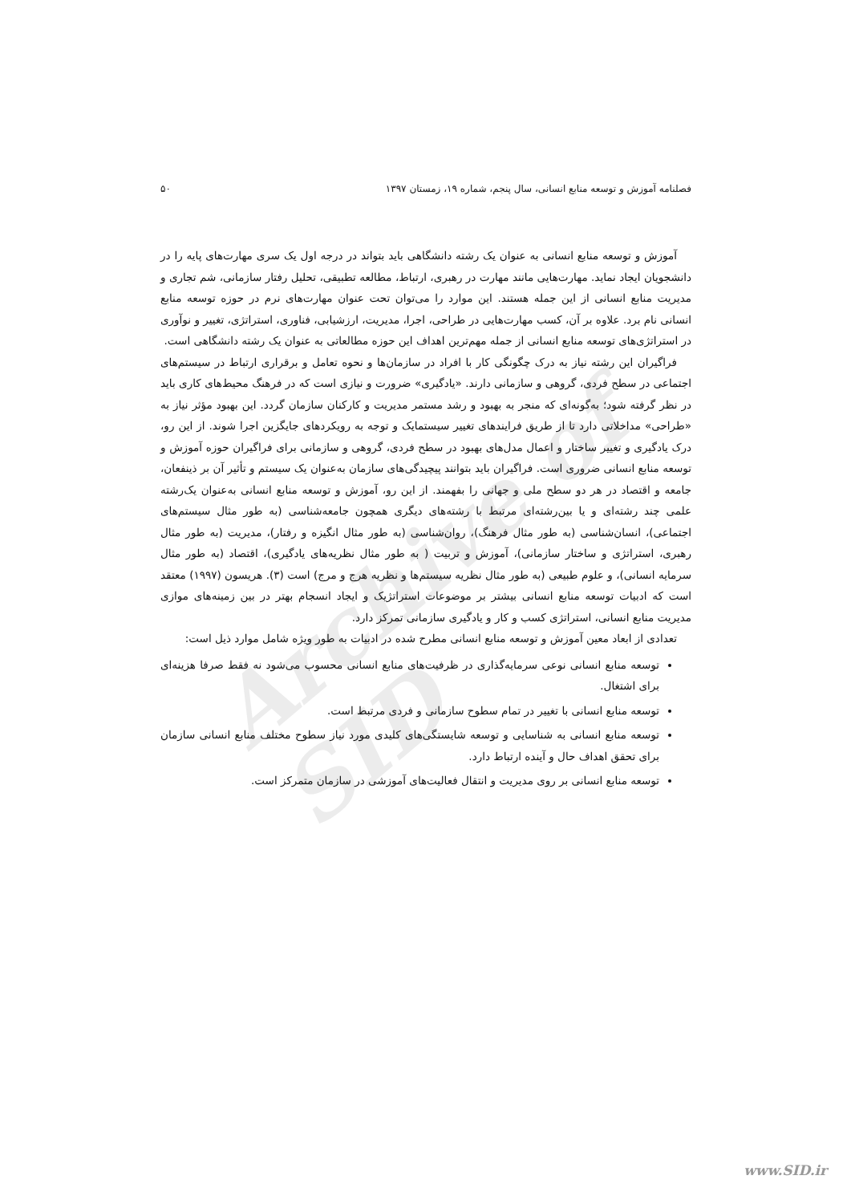Archive of SID
فصلنامه آموزش و توسعه منابع انسانی، سال پنجم، شماره ۱۹، زمستان ۱۳۹۷ ۵۰
آموزش و توسعه منابع انسانی به عنوان یک رشته دانشگاهی باید بتواند در درجه اول یک سری مهارت‌های پایه را در دانشجویان ایجاد نماید. مهارت‌هایی مانند مهارت در رهبری، ارتباط، مطالعه تطبیقی، تحلیل رفتار سازمانی، شم تجاری و مدیریت منابع انسانی از این جمله هستند. این موارد را می‌توان تحت عنوان مهارت‌های نرم در حوزه توسعه منابع انسانی نام برد. علاوه بر آن، کسب مهارت‌هایی در طراحی، اجرا، مدیریت، ارزشیابی، فناوری، استراتژی، تغییر و نوآوری در استراتژی‌های توسعه منابع انسانی از جمله مهم‌ترین اهداف این حوزه مطالعاتی به عنوان یک رشته دانشگاهی است.
فراگیران این رشته نیاز به درک چگونگی کار با افراد در سازمان‌ها و نحوه تعامل و برقراری ارتباط در سیستم‌های اجتماعی در سطح فردی، گروهی و سازمانی دارند. «یادگیری» ضرورت و نیازی است که در فرهنگ محیط‌های کاری باید در نظر گرفته شود؛ به‌گونه‌ای که منجر به بهبود و رشد مستمر مدیریت و کارکنان سازمان گردد. این بهبود مؤثر نیاز به «طراحی» مداخلاتی دارد تا از طریق فرایندهای تغییر سیستمایک و توجه به رویکردهای جایگزین اجرا شوند. از این رو، درک یادگیری و تغییر ساختار و اعمال مدل‌های بهبود در سطح فردی، گروهی و سازمانی برای فراگیران حوزه آموزش و توسعه منابع انسانی ضروری است. فراگیران باید بتوانند پیچیدگی‌های سازمان به‌عنوان یک سیستم و تأثیر آن بر ذینفعان، جامعه و اقتصاد در هر دو سطح ملی و جهانی را بفهمند. از این رو، آموزش و توسعه منابع انسانی به‌عنوان یک‌رشته علمی چند رشته‌ای و یا بین‌رشته‌ای مرتبط با رشته‌های دیگری همچون جامعه‌شناسی (به طور مثال سیستم‌های اجتماعی)، انسان‌شناسی (به طور مثال فرهنگ)، روان‌شناسی (به طور مثال انگیزه و رفتار)، مدیریت (به طور مثال رهبری، استراتژی و ساختار سازمانی)، آموزش و تربیت ( به طور مثال نظریه‌های یادگیری)، اقتصاد (به طور مثال سرمایه انسانی)، و علوم طبیعی (به طور مثال نظریه سیستم‌ها و نظریه هرج و مرج) است (۳). هریسون (۱۹۹۷) معتقد است که ادبیات توسعه منابع انسانی بیشتر بر موضوعات استراتژیک و ایجاد انسجام بهتر در بین زمینه‌های موازی مدیریت منابع انسانی، استراتژی کسب و کار و یادگیری سازمانی تمرکز دارد.
تعدادی از ابعاد معین آموزش و توسعه منابع انسانی مطرح شده در ادبیات به طور ویژه شامل موارد ذیل است:
توسعه منابع انسانی نوعی سرمایه‌گذاری در ظرفیت‌های منابع انسانی محسوب می‌شود نه فقط صرفا هزینه‌ای برای اشتغال.
توسعه منابع انسانی با تغییر در تمام سطوح سازمانی و فردی مرتبط است.
توسعه منابع انسانی به شناسایی و توسعه شایستگی‌های کلیدی مورد نیاز سطوح مختلف منابع انسانی سازمان برای تحقق اهداف حال و آینده ارتباط دارد.
توسعه منابع انسانی بر روی مدیریت و انتقال فعالیت‌های آموزشی در سازمان متمرکز است.
www.SID.ir